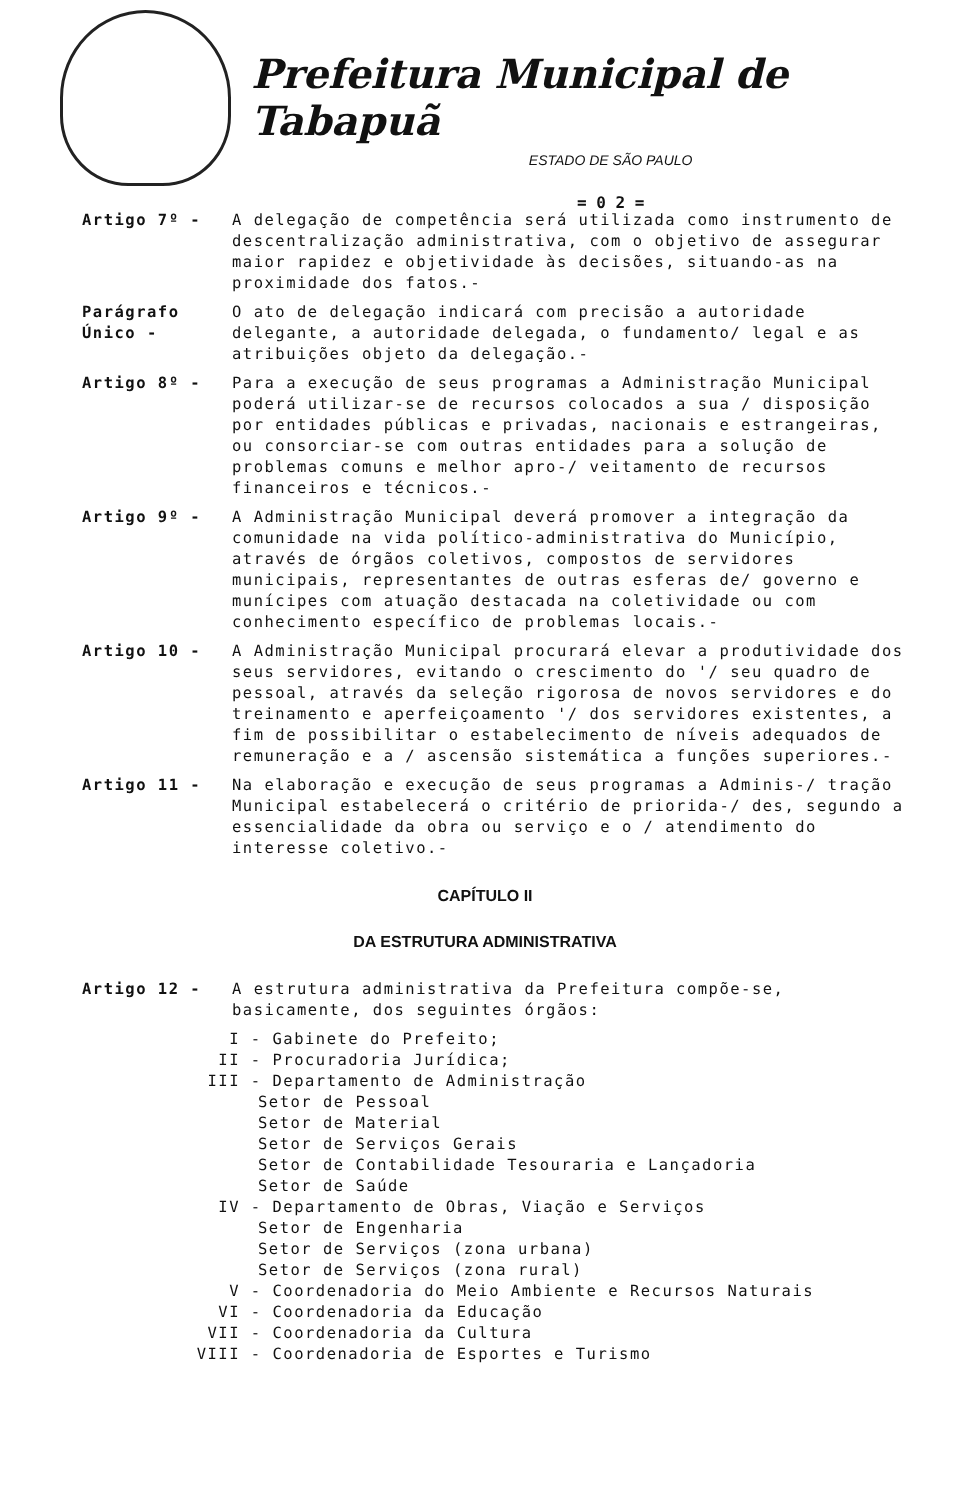Prefeitura Municipal de Tabapuã
ESTADO DE SÃO PAULO
= 0 2 =
Artigo 7º - A delegação de competência será utilizada como instrumento de descentralização administrativa, com o objetivo de assegurar maior rapidez e objetividade às decisões, situando-as na proximidade dos fatos.-
Parágrafo Único -
O ato de delegação indicará com precisão a autoridade delegante, a autoridade delegada, o fundamento/ legal e as atribuições objeto da delegação.-
Artigo 8º - Para a execução de seus programas a Administração Municipal poderá utilizar-se de recursos colocados a sua / disposição por entidades públicas e privadas, nacionais e estrangeiras, ou consorciar-se com outras entidades para a solução de problemas comuns e melhor apro-/ veitamento de recursos financeiros e técnicos.-
Artigo 9º - A Administração Municipal deverá promover a integração da comunidade na vida político-administrativa do Município, através de órgãos coletivos, compostos de servidores municipais, representantes de outras esferas de/ governo e munícipes com atuação destacada na coletividade ou com conhecimento específico de problemas locais.-
Artigo 10 - A Administração Municipal procurará elevar a produtividade dos seus servidores, evitando o crescimento do '/ seu quadro de pessoal, através da seleção rigorosa de novos servidores e do treinamento e aperfeiçoamento '/ dos servidores existentes, a fim de possibilitar o estabelecimento de níveis adequados de remuneração e a / ascensão sistemática a funções superiores.-
Artigo 11 - Na elaboração e execução de seus programas a Adminis-/ tração Municipal estabelecerá o critério de priorida-/ des, segundo a essencialidade da obra ou serviço e o / atendimento do interesse coletivo.-
CAPÍTULO II
DA ESTRUTURA ADMINISTRATIVA
Artigo 12 - A estrutura administrativa da Prefeitura compõe-se, basicamente, dos seguintes órgãos:
I - Gabinete do Prefeito;
II - Procuradoria Jurídica;
III - Departamento de Administração
Setor de Pessoal
Setor de Material
Setor de Serviços Gerais
Setor de Contabilidade Tesouraria e Lançadoria
Setor de Saúde
IV - Departamento de Obras, Viação e Serviços
Setor de Engenharia
Setor de Serviços (zona urbana)
Setor de Serviços (zona rural)
V - Coordenadoria do Meio Ambiente e Recursos Naturais
VI - Coordenadoria da Educação
VII - Coordenadoria da Cultura
VIII - Coordenadoria de Esportes e Turismo